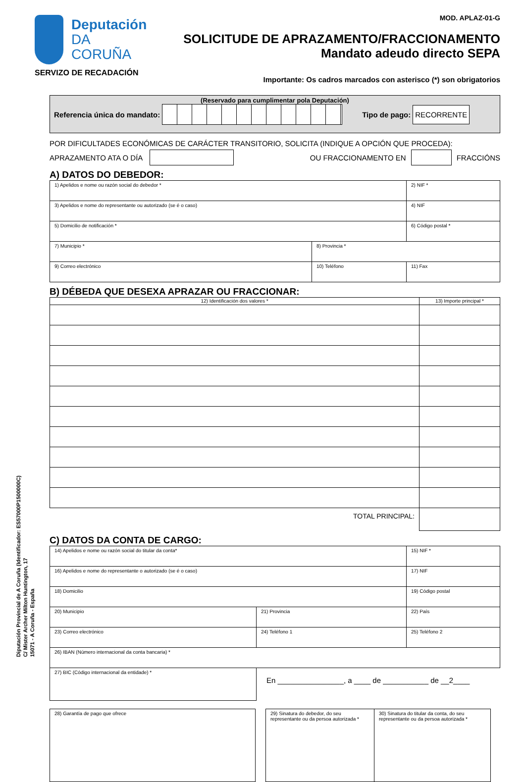Diputación Provincial de A Coruña (Identificador: ES57000P1500000C)
C/ Mister Archer Milton Huntington, 17
15071 - A Coruña - España
Deputación
DA CORUÑA
SERVIZO DE RECADACIÓN
MOD. APLAZ-01-G
SOLICITUDE DE APRAZAMENTO/FRACCIONAMENTO
Mandato adeudo directo SEPA
Importante: Os cadros marcados con asterisco (*) son obrigatorios
(Reservado para cumplimentar pola Deputación)
Referencia única do mandato: Tipo de pago: RECORRENTE
POR DIFICULTADES ECONÓMICAS DE CARÁCTER TRANSITORIO, SOLICITA (INDIQUE A OPCIÓN QUE PROCEDA):
APRAZAMENTO ATA O DÍA OU FRACCIONAMENTO EN FRACCIÓNS
A) DATOS DO DEBEDOR:
| 1) Apelidos e nome ou razón social do debedor * | | 2) NIF * |
| 3) Apelidos e nome do representante ou autorizado (se é o caso) | | 4) NIF |
| 5) Domicilio de notificación * | | 6) Código postal * |
| 7) Municipio * | 8) Provincia * | |
| 9) Correo electrónico | 10) Teléfono | 11) Fax |
B) DÉBEDA QUE DESEXA APRAZAR OU FRACCIONAR:
| 12) Identificación dos valores * | 13) Importe principal * |
| TOTAL PRINCIPAL: | |
C) DATOS DA CONTA DE CARGO:
| 14) Apelidos e nome ou razón social do titular da conta* | | | 15) NIF * |
| 16) Apelidos e nome do representante o autorizado (se é o caso) | | | 17) NIF |
| 18) Domicilio | | | 19) Código postal |
| 20) Municipio | 21) Provincia | | 22) País |
| 23) Correo electrónico | | 24) Teléfono 1 | 25) Teléfono 2 |
| 26) IBAN (Número internacional da conta bancaria) * | | | |
| 27) BIC (Código internacional da entidade) * | En ________________, a ____ de ___________ de __2____ | | |
28) Garantía de pago que ofrece 29) Sinatura do debedor, do seu representante ou da persoa autorizada *
30) Sinatura do titular da conta, do seu representante ou da persoa autorizada *